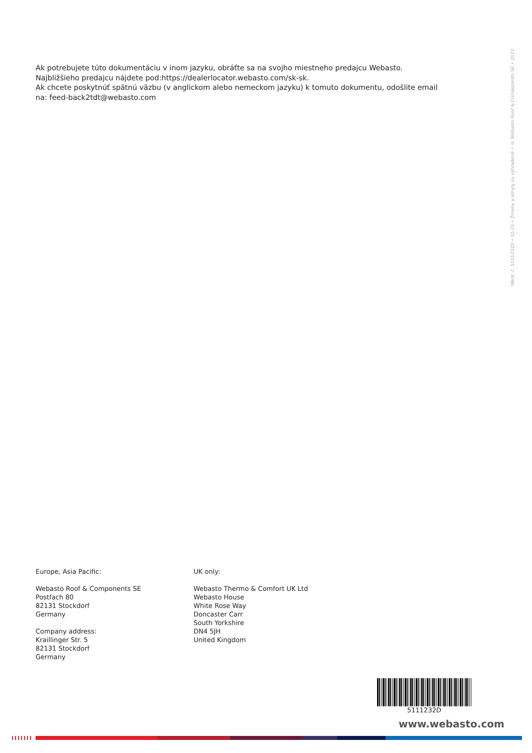Ak potrebujete túto dokumentáciu v inom jazyku, obráťte sa na svojho miestneho predajcu Webasto. Najbližšieho predajcu nájdete pod:https://dealerlocator.webasto.com/sk-sk.
Ak chcete poskytnúť spätnú väzbu (v anglickom alebo nemeckom jazyku) k tomuto dokumentu, odošlite email na: feed-back2tdt@webasto.com
Ident. č. 5111232D • 10.23 • Zmeny a omyly sú vyhradené • © Webasto Roof & Components SE • 2023
Europe, Asia Pacific:
Webasto Roof & Components SE
Postfach 80
82131 Stockdorf
Germany
Company address:
Kraillinger Str. 5
82131 Stockdorf
Germany
UK only:
Webasto Thermo & Comfort UK Ltd
Webasto House
White Rose Way
Doncaster Carr
South Yorkshire
DN4 5JH
United Kingdom
5111232D
www.webasto.com